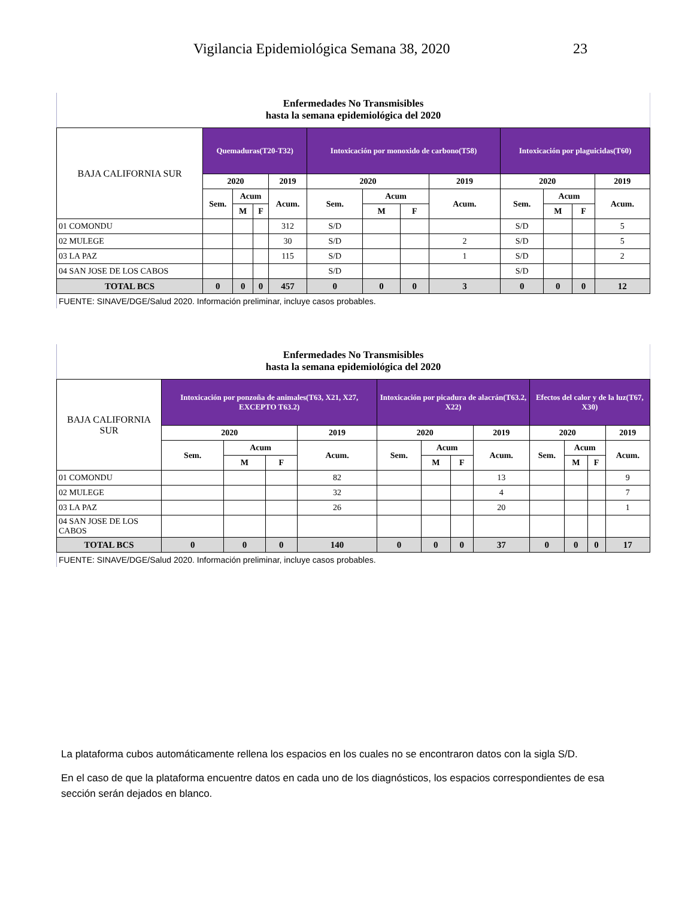Vigilancia Epidemiológica Semana 38, 2020 23
Enfermedades No Transmisibles
hasta la semana epidemiológica del 2020
| BAJA CALIFORNIA SUR | Quemaduras(T20-T32) | | | | Intoxicación por monoxido de carbono(T58) | | | | Intoxicación por plaguicidas(T60) | | | |
| --- | --- | --- | --- | --- | --- | --- | --- | --- | --- | --- | --- | --- |
| | 2020 | | | 2019 | 2020 | | | 2019 | 2020 | | | 2019 |
| | Sem. | Acum | | Acum. | Sem. | Acum | | Acum. | Sem. | Acum | | Acum. |
| | | M | F | | | M | F | | | M | F | |
| 01 COMONDU | | | | 312 | S/D | | | | S/D | | | 5 |
| 02 MULEGE | | | | 30 | S/D | | | 2 | S/D | | | 5 |
| 03 LA PAZ | | | | 115 | S/D | | | 1 | S/D | | | 2 |
| 04 SAN JOSE DE LOS CABOS | | | | | S/D | | | | S/D | | | |
| TOTAL BCS | 0 | 0 | 0 | 457 | 0 | 0 | 0 | 3 | 0 | 0 | 0 | 12 |
| FUENTE: SINAVE/DGE/Salud 2020. Información preliminar, incluye casos probables. | | | | | | | | | | | | |
Enfermedades No Transmisibles
hasta la semana epidemiológica del 2020
| BAJA CALIFORNIA SUR | Intoxicación por ponzoña de animales(T63, X21, X27, EXCEPTO T63.2) | | | | Intoxicación por picadura de alacrán(T63.2, X22) | | | | Efectos del calor y de la luz(T67, X30) | | | |
| --- | --- | --- | --- | --- | --- | --- | --- | --- | --- | --- | --- | --- |
| | 2020 | | | 2019 | 2020 | | | 2019 | 2020 | | | 2019 |
| | Sem. | Acum | | Acum. | Sem. | Acum | | Acum. | Sem. | Acum | | Acum. |
| | | M | F | | | M | F | | | M | F | |
| 01 COMONDU | | | | 82 | | | | 13 | | | | 9 |
| 02 MULEGE | | | | 32 | | | | 4 | | | | 7 |
| 03 LA PAZ | | | | 26 | | | | 20 | | | | 1 |
| 04 SAN JOSE DE LOS CABOS | | | | | | | | | | | | |
| TOTAL BCS | 0 | 0 | 0 | 140 | 0 | 0 | 0 | 37 | 0 | 0 | 0 | 17 |
| FUENTE: SINAVE/DGE/Salud 2020. Información preliminar, incluye casos probables. | | | | | | | | | | | | |
La plataforma cubos automáticamente rellena los espacios en los cuales no se encontraron datos con la sigla S/D.
En el caso de que la plataforma encuentre datos en cada uno de los diagnósticos, los espacios correspondientes de esa sección serán dejados en blanco.